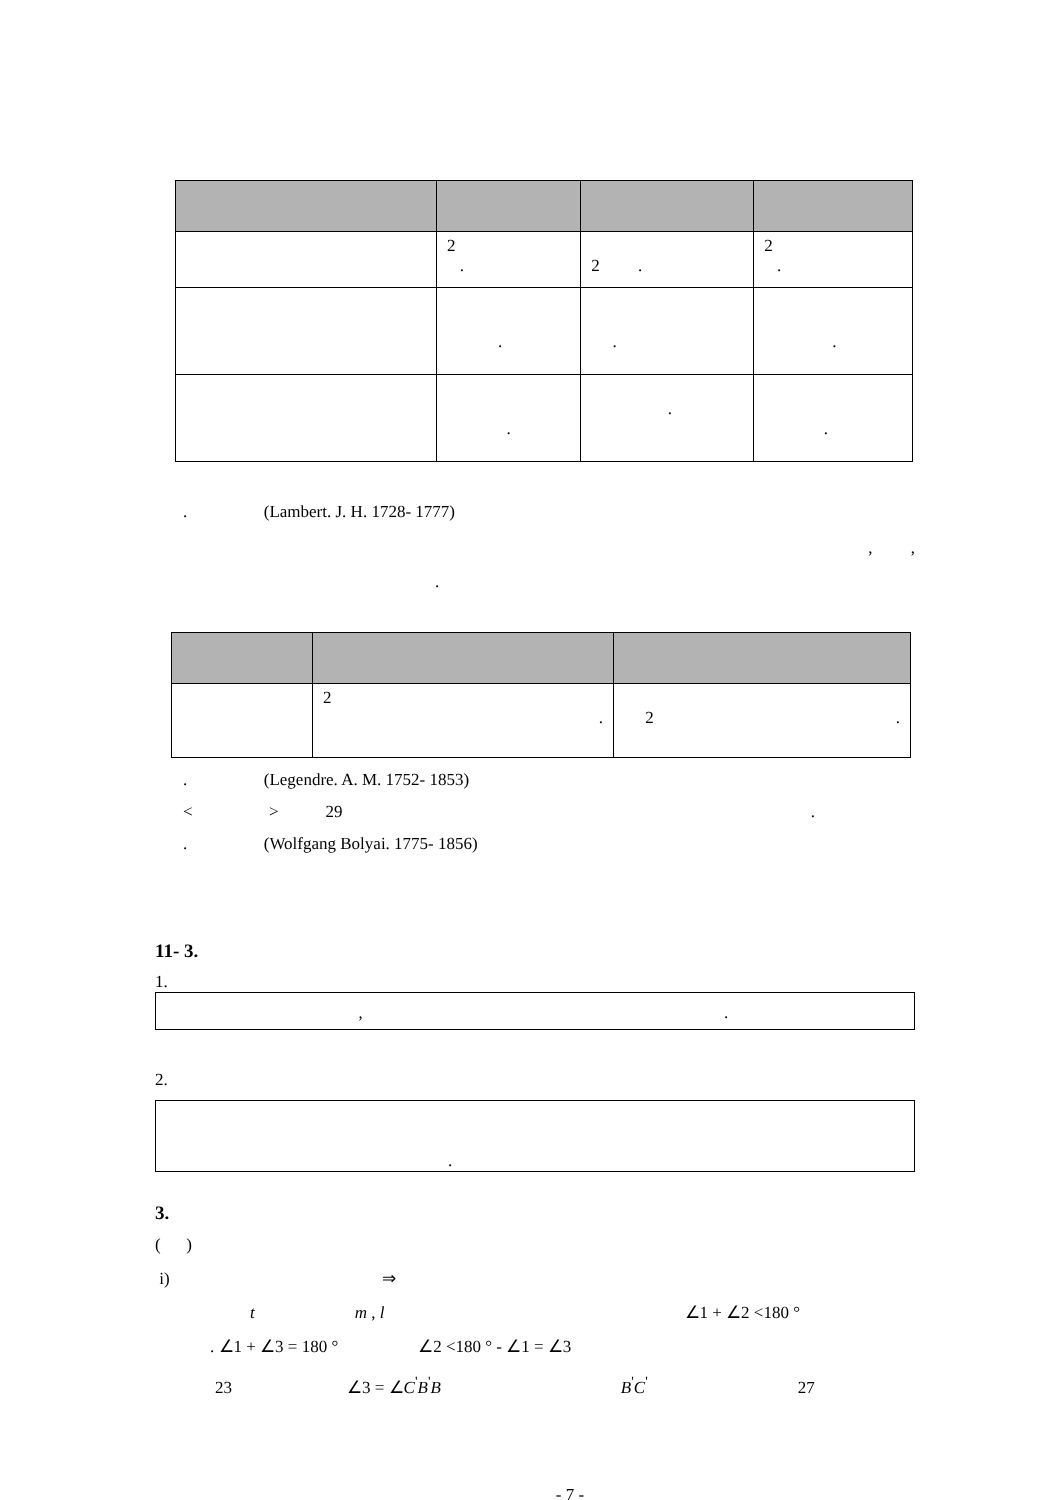| | 2 . | 2 . | 2 . |
| | . | . | . |
| | . | . | . |
. (Lambert. J. H. 1728- 1777)
, ,
.
| | 2 . | 2 . |
. (Legendre. A. M. 1752- 1853)
< > 29 .
. (Wolfgang Bolyai. 1775- 1856)
11- 3.
1.
, .
2.
.
3.
( )
i) ⇒
t m , l ∠1 + ∠2 <180 °
. ∠1 + ∠3 = 180 ° ∠2 <180 ° - ∠1 = ∠3
23 ∠3 = ∠C<sup>'</sup>B<sup>'</sup>B B<sup>'</sup>C<sup>'</sup> 27
- 7 -